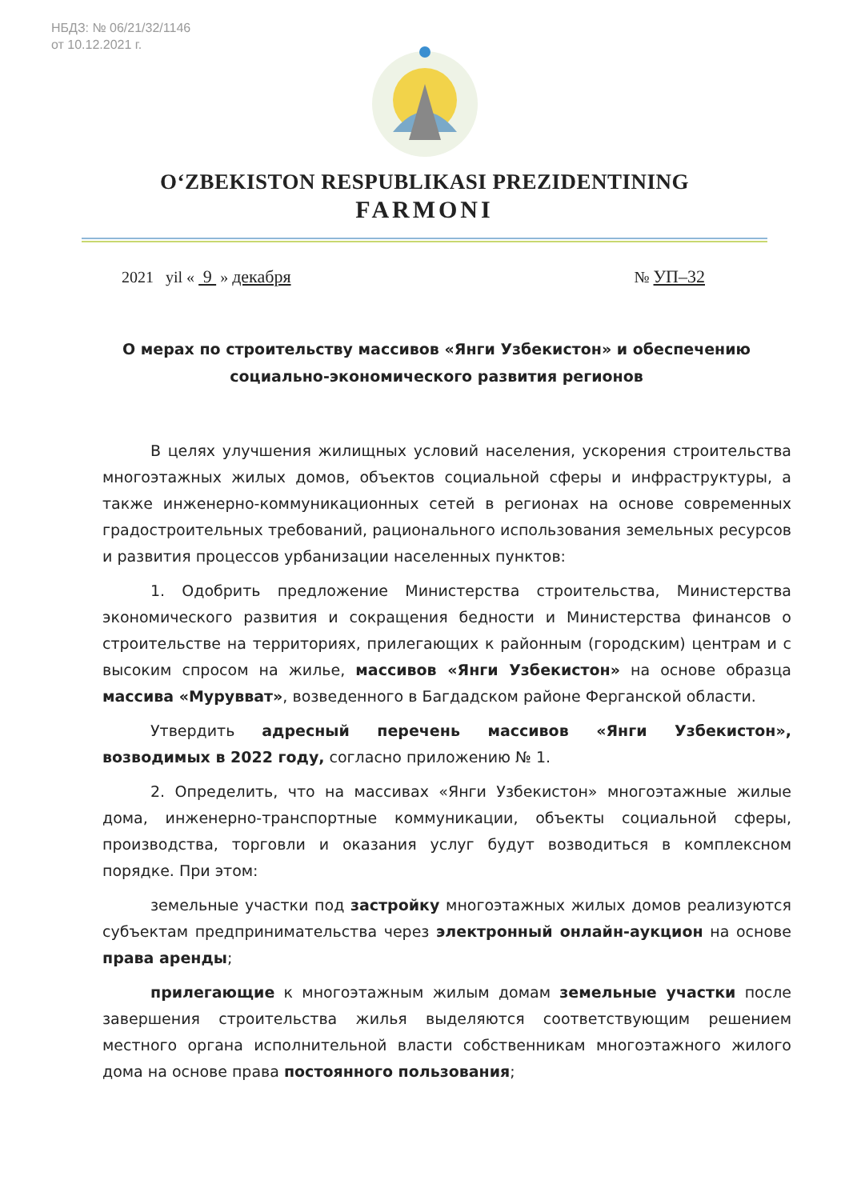НБДЗ: № 06/21/32/1146
от 10.12.2021 г.
O‘ZBEKISTON RESPUBLIKASI PREZIDENTINING
FARMONI
2021 yil « 9 » декабря № УП–32
О мерах по строительству массивов «Янги Узбекистон» и обеспечению социально-экономического развития регионов
В целях улучшения жилищных условий населения, ускорения строительства многоэтажных жилых домов, объектов социальной сферы и инфраструктуры, а также инженерно-коммуникационных сетей в регионах на основе современных градостроительных требований, рационального использования земельных ресурсов и развития процессов урбанизации населенных пунктов:
1. Одобрить предложение Министерства строительства, Министерства экономического развития и сокращения бедности и Министерства финансов о строительстве на территориях, прилегающих к районным (городским) центрам и с высоким спросом на жилье, массивов «Янги Узбекистон» на основе образца массива «Мурувват», возведенного в Багдадском районе Ферганской области.
Утвердить адресный перечень массивов «Янги Узбекистон», возводимых в 2022 году, согласно приложению № 1.
2. Определить, что на массивах «Янги Узбекистон» многоэтажные жилые дома, инженерно-транспортные коммуникации, объекты социальной сферы, производства, торговли и оказания услуг будут возводиться в комплексном порядке. При этом:
земельные участки под застройку многоэтажных жилых домов реализуются субъектам предпринимательства через электронный онлайн-аукцион на основе права аренды;
прилегающие к многоэтажным жилым домам земельные участки после завершения строительства жилья выделяются соответствующим решением местного органа исполнительной власти собственникам многоэтажного жилого дома на основе права постоянного пользования;